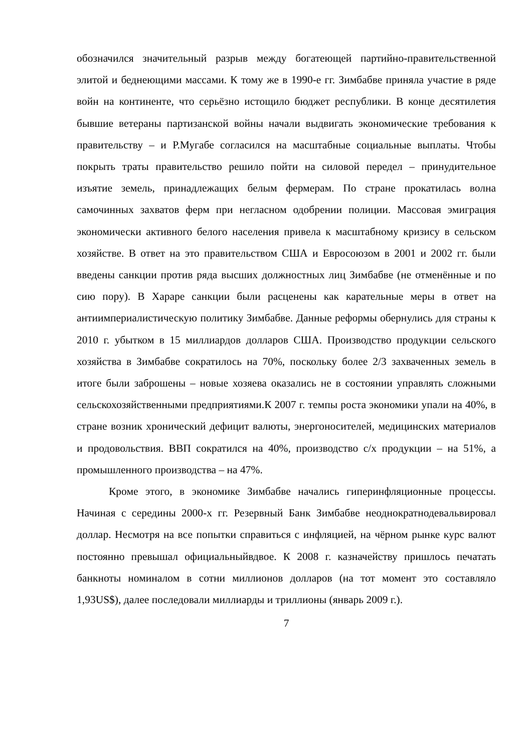обозначился значительный разрыв между богатеющей партийно-правительственной элитой и беднеющими массами. К тому же в 1990-е гг. Зимбабве приняла участие в ряде войн на континенте, что серьёзно истощило бюджет республики. В конце десятилетия бывшие ветераны партизанской войны начали выдвигать экономические требования к правительству – и Р.Мугабе согласился на масштабные социальные выплаты. Чтобы покрыть траты правительство решило пойти на силовой передел – принудительное изъятие земель, принадлежащих белым фермерам. По стране прокатилась волна самочинных захватов ферм при негласном одобрении полиции. Массовая эмиграция экономически активного белого населения привела к масштабному кризису в сельском хозяйстве. В ответ на это правительством США и Евросоюзом в 2001 и 2002 гг. были введены санкции против ряда высших должностных лиц Зимбабве (не отменённые и по сию пору). В Хараре санкции были расценены как карательные меры в ответ на антиимпериалистическую политику Зимбабве. Данные реформы обернулись для страны к 2010 г. убытком в 15 миллиардов долларов США. Производство продукции сельского хозяйства в Зимбабве сократилось на 70%, поскольку более 2/3 захваченных земель в итоге были заброшены – новые хозяева оказались не в состоянии управлять сложными сельскохозяйственными предприятиями.К 2007 г. темпы роста экономики упали на 40%, в стране возник хронический дефицит валюты, энергоносителей, медицинских материалов и продовольствия. ВВП сократился на 40%, производство с/х продукции – на 51%, а промышленного производства – на 47%.
Кроме этого, в экономике Зимбабве начались гиперинфляционные процессы. Начиная с середины 2000-х гг. Резервный Банк Зимбабве неоднократнодевальвировал доллар. Несмотря на все попытки справиться с инфляцией, на чёрном рынке курс валют постоянно превышал официальныйвдвое. К 2008 г. казначейству пришлось печатать банкноты номиналом в сотни миллионов долларов (на тот момент это составляло 1,93US$), далее последовали миллиарды и триллионы (январь 2009 г.).
7